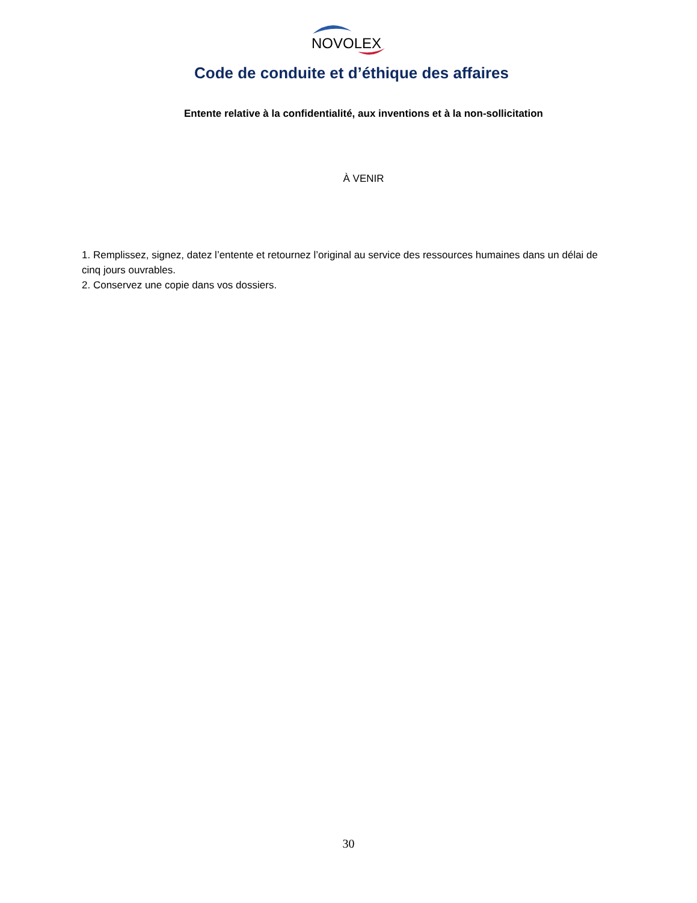NOVOLEX
Code de conduite et d’éthique des affaires
Entente relative à la confidentialité, aux inventions et à la non-sollicitation
À VENIR
1. Remplissez, signez, datez l’entente et retournez l’original au service des ressources humaines dans un délai de cinq jours ouvrables.
2. Conservez une copie dans vos dossiers.
30